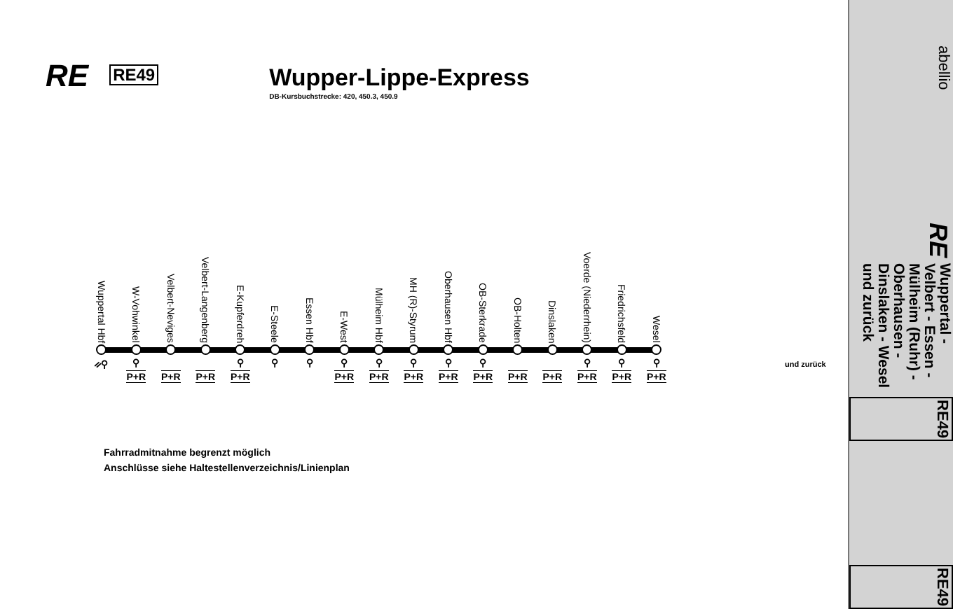RE
RE49
Wupper-Lippe-Express
DB-Kursbuchstrecke: 420, 450.3, 450.9
Wuppertal Hbf
W-Vohwinkel
Velbert-Neviges
Velbert-Langenberg
E-Kupferdreh
E-Steele
Essen Hbf
E-West
Mülheim Hbf
MH (R)-Styrum
Oberhausen Hbf
OB-Sterkrade
OB-Holten
Dinslaken
Voerde (Niederrhein)
Friedrichsfeld
Wesel
ᨀ⚲ ⚲ ⚲ ⚲ ⚲ ⚲ ⚲ ⚲ ⚲ ⚲ ⚲ ⚲ ⚲
P+R P+R P+R P+R P+R P+R P+R P+R P+R P+R P+R P+R P+R P+R
und zurück
Fahrradmitnahme begrenzt möglich
Anschlüsse siehe Haltestellenverzeichnis/Linienplan
abellio RE
Wuppertal - Velbert - Essen - Mülheim (Ruhr) -
Oberhausen - Dinslaken - Wesel
und zurück
RE49 RE49